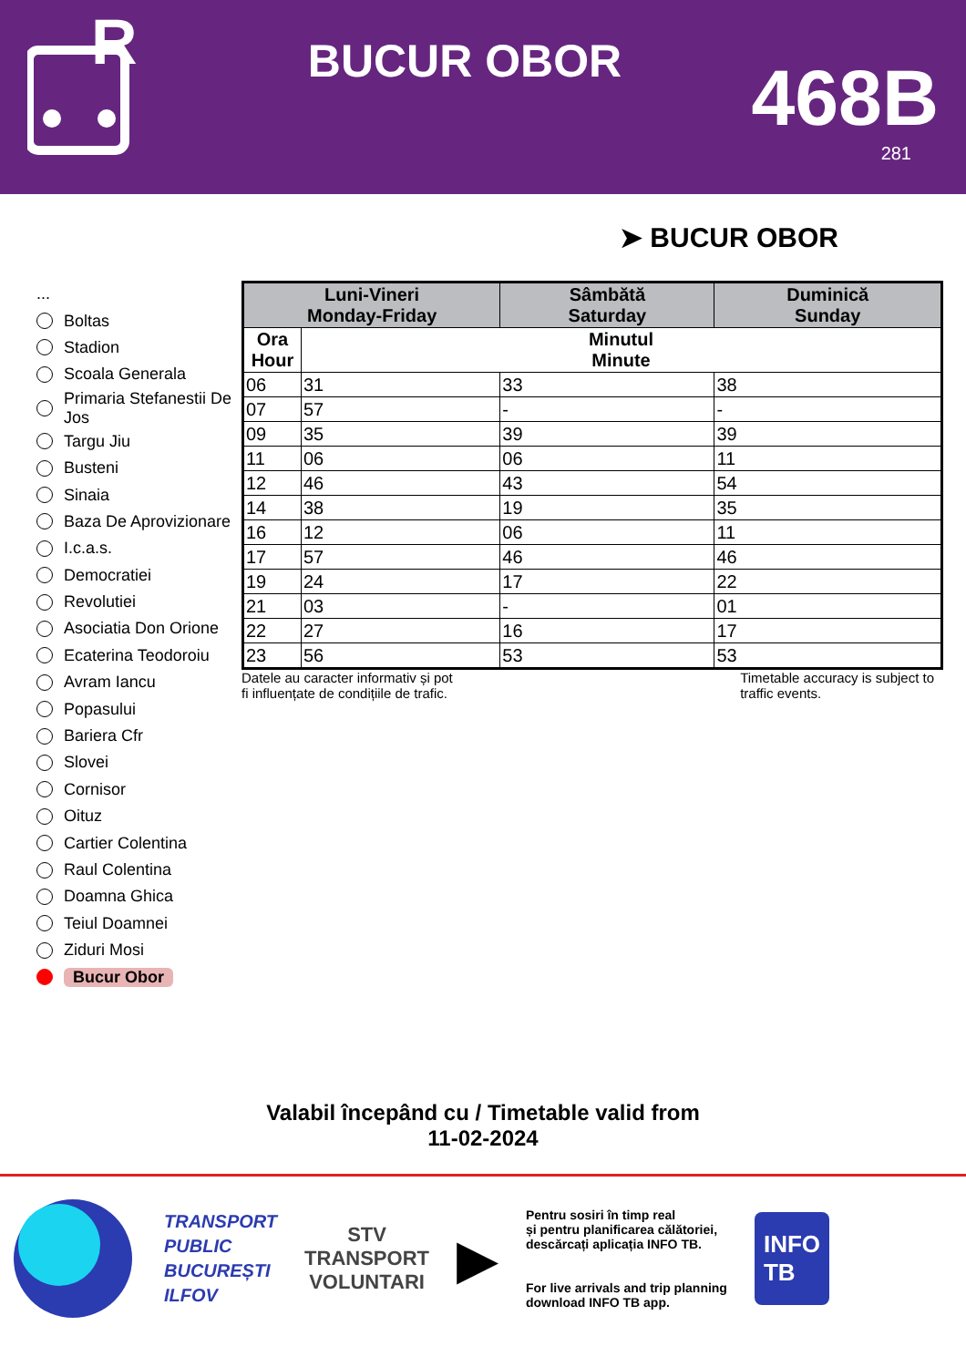R
BUCUR OBOR
468B
281
➤ BUCUR OBOR
...
Boltas
Stadion
Scoala Generala
Primaria Stefanestii De Jos
Targu Jiu
Busteni
Sinaia
Baza De Aprovizionare
I.c.a.s.
Democratiei
Revolutiei
Asociatia Don Orione
Ecaterina Teodoroiu
Avram Iancu
Popasului
Bariera Cfr
Slovei
Cornisor
Oituz
Cartier Colentina
Raul Colentina
Doamna Ghica
Teiul Doamnei
Ziduri Mosi
Bucur Obor
| Luni-Vineri Monday-Friday | | Sâmbătă Saturday | Duminică Sunday |
| --- | --- | --- | --- |
| Ora Hour | Minutul Minute | | |
| 06 | 31 | 33 | 38 |
| 07 | 57 | - | - |
| 09 | 35 | 39 | 39 |
| 11 | 06 | 06 | 11 |
| 12 | 46 | 43 | 54 |
| 14 | 38 | 19 | 35 |
| 16 | 12 | 06 | 11 |
| 17 | 57 | 46 | 46 |
| 19 | 24 | 17 | 22 |
| 21 | 03 | - | 01 |
| 22 | 27 | 16 | 17 |
| 23 | 56 | 53 | 53 |
Datele au caracter informativ și pot
fi influențate de condițiile de trafic.
Timetable accuracy is subject to
traffic events.
Valabil începând cu / Timetable valid from
11-02-2024
TRANSPORT
PUBLIC
BUCUREȘTI
ILFOV
STV
TRANSPORT
VOLUNTARI
▶
Pentru sosiri în timp real
și pentru planificarea călătoriei,
descărcați aplicația INFO TB.
For live arrivals and trip planning
download INFO TB app.
INFO
TB